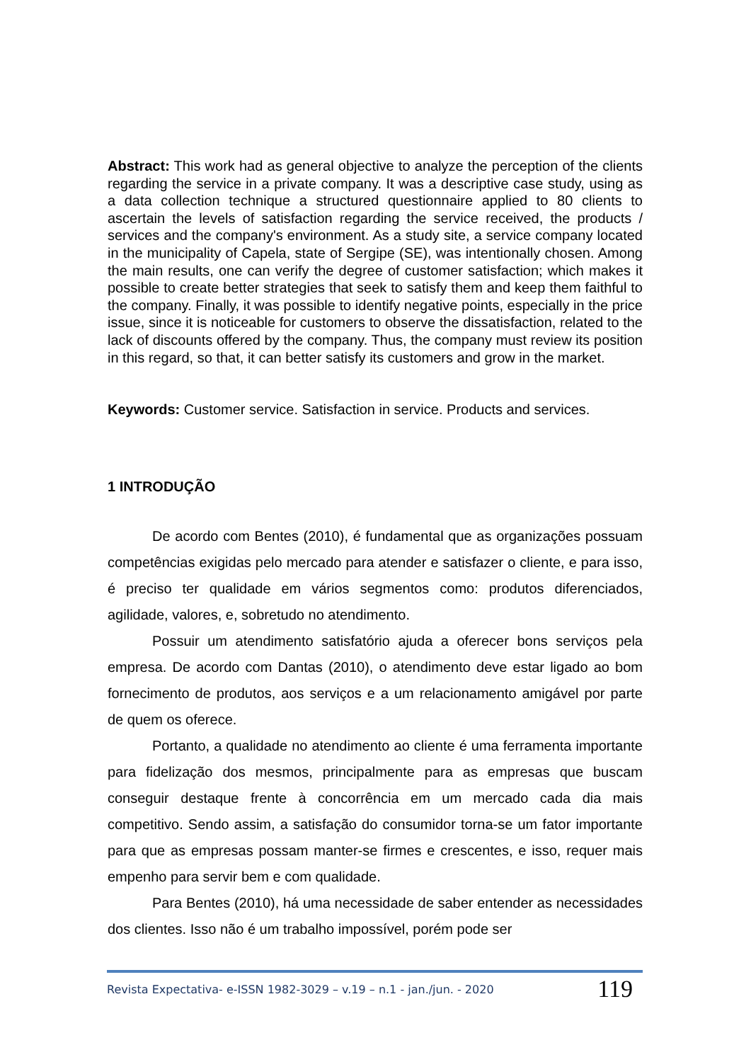Abstract: This work had as general objective to analyze the perception of the clients regarding the service in a private company. It was a descriptive case study, using as a data collection technique a structured questionnaire applied to 80 clients to ascertain the levels of satisfaction regarding the service received, the products / services and the company's environment. As a study site, a service company located in the municipality of Capela, state of Sergipe (SE), was intentionally chosen. Among the main results, one can verify the degree of customer satisfaction; which makes it possible to create better strategies that seek to satisfy them and keep them faithful to the company. Finally, it was possible to identify negative points, especially in the price issue, since it is noticeable for customers to observe the dissatisfaction, related to the lack of discounts offered by the company. Thus, the company must review its position in this regard, so that, it can better satisfy its customers and grow in the market.
Keywords: Customer service. Satisfaction in service. Products and services.
1 INTRODUÇÃO
De acordo com Bentes (2010), é fundamental que as organizações possuam competências exigidas pelo mercado para atender e satisfazer o cliente, e para isso, é preciso ter qualidade em vários segmentos como: produtos diferenciados, agilidade, valores, e, sobretudo no atendimento.
Possuir um atendimento satisfatório ajuda a oferecer bons serviços pela empresa. De acordo com Dantas (2010), o atendimento deve estar ligado ao bom fornecimento de produtos, aos serviços e a um relacionamento amigável por parte de quem os oferece.
Portanto, a qualidade no atendimento ao cliente é uma ferramenta importante para fidelização dos mesmos, principalmente para as empresas que buscam conseguir destaque frente à concorrência em um mercado cada dia mais competitivo. Sendo assim, a satisfação do consumidor torna-se um fator importante para que as empresas possam manter-se firmes e crescentes, e isso, requer mais empenho para servir bem e com qualidade.
Para Bentes (2010), há uma necessidade de saber entender as necessidades dos clientes. Isso não é um trabalho impossível, porém pode ser
Revista Expectativa- e-ISSN 1982-3029 – v.19 – n.1 - jan./jun. - 2020 119